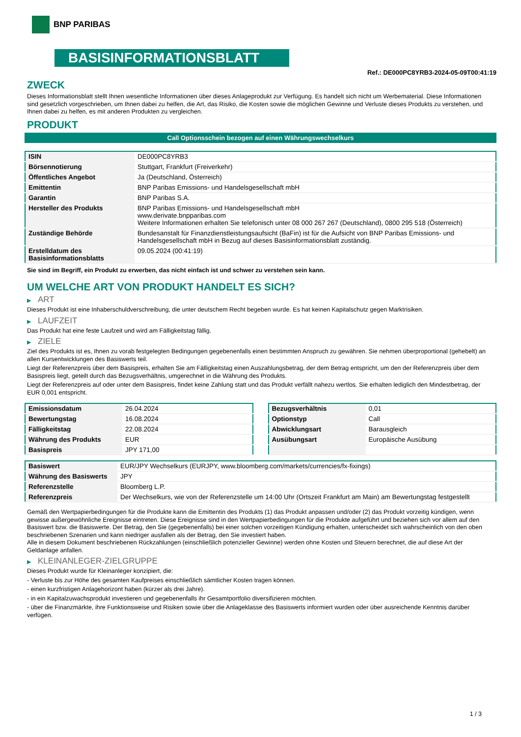BNP PARIBAS
BASISINFORMATIONSBLATT
Ref.: DE000PC8YRB3-2024-05-09T00:41:19
ZWECK
Dieses Informationsblatt stellt Ihnen wesentliche Informationen über dieses Anlageprodukt zur Verfügung. Es handelt sich nicht um Werbematerial. Diese Informationen sind gesetzlich vorgeschrieben, um Ihnen dabei zu helfen, die Art, das Risiko, die Kosten sowie die möglichen Gewinne und Verluste dieses Produkts zu verstehen, und Ihnen dabei zu helfen, es mit anderen Produkten zu vergleichen.
PRODUKT
Call Optionsschein bezogen auf einen Währungswechselkurs
| ISIN | DE000PC8YRB3 |
| Börsennotierung | Stuttgart, Frankfurt (Freiverkehr) |
| Öffentliches Angebot | Ja (Deutschland, Österreich) |
| Emittentin | BNP Paribas Emissions- und Handelsgesellschaft mbH |
| Garantin | BNP Paribas S.A. |
| Hersteller des Produkts | BNP Paribas Emissions- und Handelsgesellschaft mbH www.derivate.bnpparibas.com Weitere Informationen erhalten Sie telefonisch unter 08 000 267 267 (Deutschland), 0800 295 518 (Österreich) |
| Zuständige Behörde | Bundesanstalt für Finanzdienstleistungsaufsicht (BaFin) ist für die Aufsicht von BNP Paribas Emissions- und Handelsgesellschaft mbH in Bezug auf dieses Basisinformationsblatt zuständig. |
| Erstelldatum des Basisinformationsblatts | 09.05.2024 (00:41:19) |
Sie sind im Begriff, ein Produkt zu erwerben, das nicht einfach ist und schwer zu verstehen sein kann.
UM WELCHE ART VON PRODUKT HANDELT ES SICH?
▶ ART
Dieses Produkt ist eine Inhaberschuldverschreibung, die unter deutschem Recht begeben wurde. Es hat keinen Kapitalschutz gegen Marktrisiken.
▶ LAUFZEIT
Das Produkt hat eine feste Laufzeit und wird am Fälligkeitstag fällig.
▶ ZIELE
Ziel des Produkts ist es, Ihnen zu vorab festgelegten Bedingungen gegebenenfalls einen bestimmten Anspruch zu gewähren. Sie nehmen überproportional (gehebelt) an allen Kursentwicklungen des Basiswerts teil.
Liegt der Referenzpreis über dem Basispreis, erhalten Sie am Fälligkeitstag einen Auszahlungsbetrag, der dem Betrag entspricht, um den der Referenzpreis über dem Basispreis liegt, geteilt durch das Bezugsverhältnis, umgerechnet in die Währung des Produkts.
Liegt der Referenzpreis auf oder unter dem Basispreis, findet keine Zahlung statt und das Produkt verfällt nahezu wertlos. Sie erhalten lediglich den Mindestbetrag, der EUR 0,001 entspricht.
| Emissionsdatum | 26.04.2024 |
| Bewertungstag | 16.08.2024 |
| Fälligkeitstag | 22.08.2024 |
| Währung des Produkts | EUR |
| Basispreis | JPY 171,00 |
| Bezugsverhältnis | 0,01 |
| Optionstyp | Call |
| Abwicklungsart | Barausgleich |
| Ausübungsart | Europäische Ausübung |
| Basiswert | EUR/JPY Wechselkurs (EURJPY, www.bloomberg.com/markets/currencies/fx-fixings) |
| Währung des Basiswerts | JPY |
| Referenzstelle | Bloomberg L.P. |
| Referenzpreis | Der Wechselkurs, wie von der Referenzstelle um 14:00 Uhr (Ortszeit Frankfurt am Main) am Bewertungstag festgestellt |
Gemäß den Wertpapierbedingungen für die Produkte kann die Emittentin des Produkts (1) das Produkt anpassen und/oder (2) das Produkt vorzeitig kündigen, wenn gewisse außergewöhnliche Ereignisse eintreten. Diese Ereignisse sind in den Wertpapierbedingungen für die Produkte aufgeführt und beziehen sich vor allem auf den Basiswert bzw. die Basiswerte. Der Betrag, den Sie (gegebenenfalls) bei einer solchen vorzeitigen Kündigung erhalten, unterscheidet sich wahrscheinlich von den oben beschriebenen Szenarien und kann niedriger ausfallen als der Betrag, den Sie investiert haben.
Alle in diesem Dokument beschriebenen Rückzahlungen (einschließlich potenzieller Gewinne) werden ohne Kosten und Steuern berechnet, die auf diese Art der Geldanlage anfallen.
▶ KLEINANLEGER-ZIELGRUPPE
Dieses Produkt wurde für Kleinanleger konzipiert, die:
- Verluste bis zur Höhe des gesamten Kaufpreises einschließlich sämtlicher Kosten tragen können.
- einen kurzfristigen Anlagehorizont haben (kürzer als drei Jahre).
- in ein Kapitalzuwachsprodukt investieren und gegebenenfalls ihr Gesamtportfolio diversifizieren möchten.
- über die Finanzmärkte, ihre Funktionsweise und Risiken sowie über die Anlageklasse des Basiswerts informiert wurden oder über ausreichende Kenntnis darüber verfügen.
1 / 3